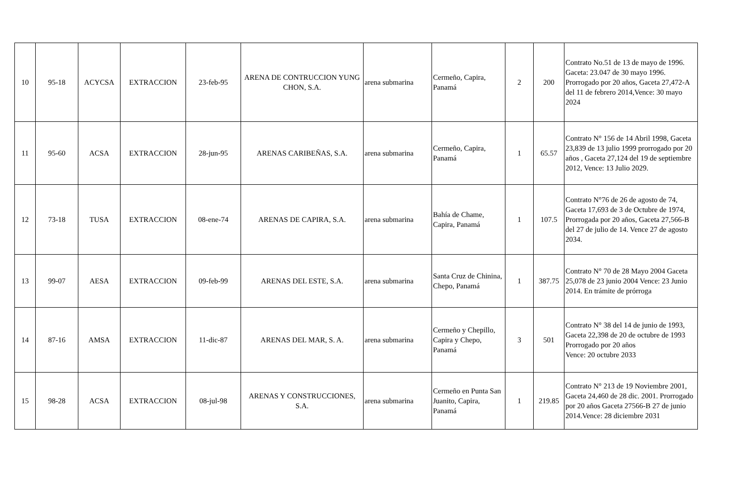| 10 | 95-18 | ACYCSA | EXTRACCION | 23-feb-95 | ARENA DE CONTRUCCION YUNG CHON, S.A. | arena submarina | Cermeño, Capira, Panamá | 2 | 200 | Contrato No.51 de 13 de mayo de 1996. Gaceta: 23.047 de 30 mayo 1996. Prorrogado por 20 años, Gaceta 27,472-A del 11 de febrero 2014,Vence: 30 mayo 2024 |
| 11 | 95-60 | ACSA | EXTRACCION | 28-jun-95 | ARENAS CARIBEÑAS, S.A. | arena submarina | Cermeño, Capira, Panamá | 1 | 65.57 | Contrato N° 156 de 14 Abril 1998, Gaceta 23,839 de 13 julio 1999 prorrogado por 20 años , Gaceta 27,124 del 19 de septiembre 2012, Vence: 13 Julio 2029. |
| 12 | 73-18 | TUSA | EXTRACCION | 08-ene-74 | ARENAS DE CAPIRA, S.A. | arena submarina | Bahía de Chame, Capira, Panamá | 1 | 107.5 | Contrato N°76 de 26 de agosto de 74, Gaceta 17,693 de 3 de Octubre de 1974, Prorrogada por 20 años, Gaceta 27,566-B del 27 de julio de 14. Vence 27 de agosto 2034. |
| 13 | 99-07 | AESA | EXTRACCION | 09-feb-99 | ARENAS DEL ESTE, S.A. | arena submarina | Santa Cruz de Chinina, Chepo, Panamá | 1 | 387.75 | Contrato N° 70 de 28 Mayo 2004 Gaceta 25,078 de 23 junio 2004 Vence: 23 Junio 2014. En trámite de prórroga |
| 14 | 87-16 | AMSA | EXTRACCION | 11-dic-87 | ARENAS DEL MAR, S. A. | arena submarina | Cermeño y Chepillo, Capira y Chepo, Panamá | 3 | 501 | Contrato N° 38 del 14 de junio de 1993, Gaceta 22,398 de 20 de octubre de 1993 Prorrogado por 20 años Vence: 20 octubre 2033 |
| 15 | 98-28 | ACSA | EXTRACCION | 08-jul-98 | ARENAS Y CONSTRUCCIONES, S.A. | arena submarina | Cermeño en Punta San Juanito, Capira, Panamá | 1 | 219.85 | Contrato N° 213 de 19 Noviembre 2001, Gaceta 24,460 de 28 dic. 2001. Prorrogado por 20 años Gaceta 27566-B 27 de junio 2014.Vence: 28 diciembre 2031 |